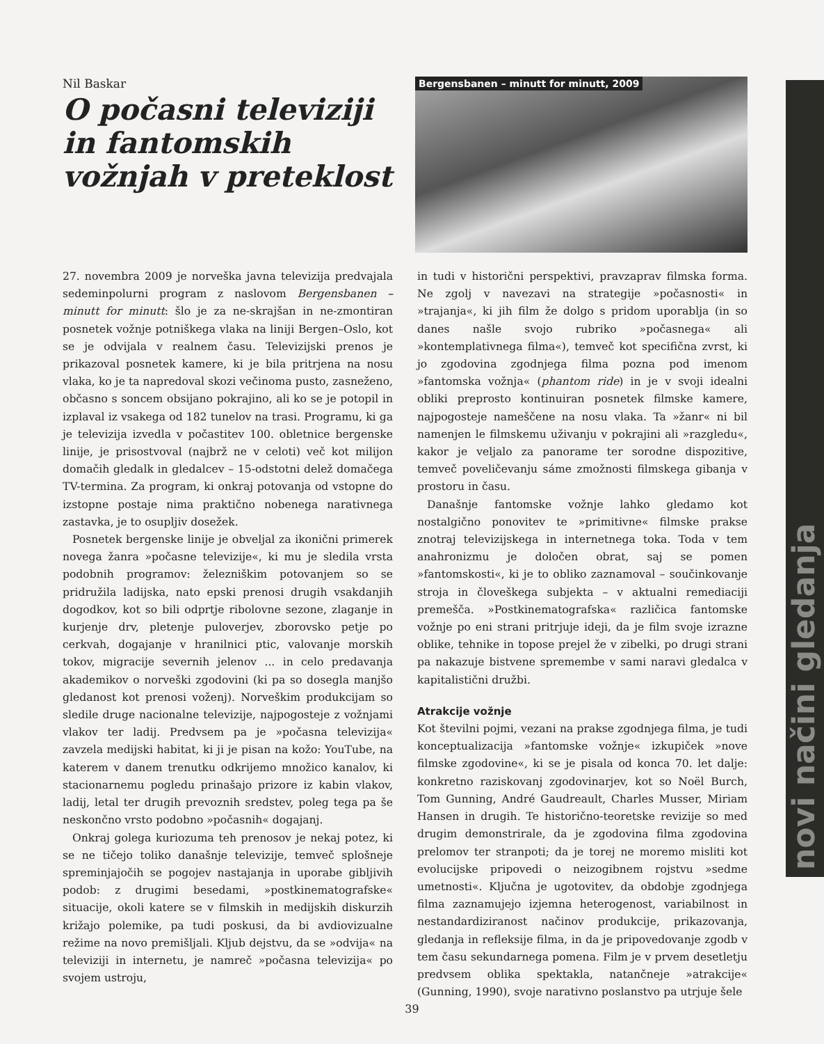Nil Baskar
O počasni televiziji in fantomskih vožnjah v preteklost
Bergensbanen – minutt for minutt, 2009
27. novembra 2009 je norveška javna televizija predvajala sedeminpolurni program z naslovom Bergensbanen – minutt for minutt: šlo je za ne-skrajšan in ne-zmontiran posnetek vožnje potniškega vlaka na liniji Bergen–Oslo, kot se je odvijala v realnem času. Televizijski prenos je prikazoval posnetek kamere, ki je bila pritrjena na nosu vlaka, ko je ta napredoval skozi večinoma pusto, zasneženo, občasno s soncem obsijano pokrajino, ali ko se je potopil in izplaval iz vsakega od 182 tunelov na trasi. Programu, ki ga je televizija izvedla v počastitev 100. obletnice bergenske linije, je prisostvoval (najbrž ne v celoti) več kot milijon domačih gledalk in gledalcev – 15-odstotni delež domačega TV-termina. Za program, ki onkraj potovanja od vstopne do izstopne postaje nima praktično nobenega narativnega zastavka, je to osupljiv dosežek.
Posnetek bergenske linije je obveljal za ikonični primerek novega žanra »počasne televizije«, ki mu je sledila vrsta podobnih programov: železniškim potovanjem so se pridružila ladijska, nato epski prenosi drugih vsakdanjih dogodkov, kot so bili odprtje ribolovne sezone, zlaganje in kurjenje drv, pletenje puloverjev, zborovsko petje po cerkvah, dogajanje v hranilnici ptic, valovanje morskih tokov, migracije severnih jelenov ... in celo predavanja akademikov o norveški zgodovini (ki pa so dosegla manjšo gledanost kot prenosi voženj). Norveškim produkcijam so sledile druge nacionalne televizije, najpogosteje z vožnjami vlakov ter ladij. Predvsem pa je »počasna televizija« zavzela medijski habitat, ki ji je pisan na kožo: YouTube, na katerem v danem trenutku odkrijemo množico kanalov, ki stacionarnemu pogledu prinašajo prizore iz kabin vlakov, ladij, letal ter drugih prevoznih sredstev, poleg tega pa še neskončno vrsto podobno »počasnih« dogajanj.
Onkraj golega kuriozuma teh prenosov je nekaj potez, ki se ne tičejo toliko današnje televizije, temveč splošneje spreminjajočih se pogojev nastajanja in uporabe gibljivih podob: z drugimi besedami, »postkinematografske« situacije, okoli katere se v filmskih in medijskih diskurzih križajo polemike, pa tudi poskusi, da bi avdiovizualne režime na novo premišljali. Kljub dejstvu, da se »odvija« na televiziji in internetu, je namreč »počasna televizija« po svojem ustroju,
in tudi v historični perspektivi, pravzaprav filmska forma. Ne zgolj v navezavi na strategije »počasnosti« in »trajanja«, ki jih film že dolgo s pridom uporablja (in so danes našle svojo rubriko »počasnega« ali »kontemplativnega filma«), temveč kot specifična zvrst, ki jo zgodovina zgodnjega filma pozna pod imenom »fantomska vožnja« (phantom ride) in je v svoji idealni obliki preprosto kontinuiran posnetek filmske kamere, najpogosteje nameščene na nosu vlaka. Ta »žanr« ni bil namenjen le filmskemu uživanju v pokrajini ali »razgledu«, kakor je veljalo za panorame ter sorodne dispozitive, temveč poveličevanju sáme zmožnosti filmskega gibanja v prostoru in času.
Današnje fantomske vožnje lahko gledamo kot nostalgično ponovitev te »primitivne« filmske prakse znotraj televizijskega in internetnega toka. Toda v tem anahronizmu je določen obrat, saj se pomen »fantomskosti«, ki je to obliko zaznamoval – součinkovanje stroja in človeškega subjekta – v aktualni remediaciji premešča. »Postkinematografska« različica fantomske vožnje po eni strani pritrjuje ideji, da je film svoje izrazne oblike, tehnike in topose prejel že v zibelki, po drugi strani pa nakazuje bistvene spremembe v sami naravi gledalca v kapitalistični družbi.
Atrakcije vožnje
Kot številni pojmi, vezani na prakse zgodnjega filma, je tudi konceptualizacija »fantomske vožnje« izkupiček »nove filmske zgodovine«, ki se je pisala od konca 70. let dalje: konkretno raziskovanj zgodovinarjev, kot so Noël Burch, Tom Gunning, André Gaudreault, Charles Musser, Miriam Hansen in drugih. Te historično-teoretske revizije so med drugim demonstrirale, da je zgodovina filma zgodovina prelomov ter stranpoti; da je torej ne moremo misliti kot evolucijske pripovedi o neizogibnem rojstvu »sedme umetnosti«. Ključna je ugotovitev, da obdobje zgodnjega filma zaznamujejo izjemna heterogenost, variabilnost in nestandardiziranost načinov produkcije, prikazovanja, gledanja in refleksije filma, in da je pripovedovanje zgodb v tem času sekundarnega pomena. Film je v prvem desetletju predvsem oblika spektakla, natančneje »atrakcije« (Gunning, 1990), svoje narativno poslanstvo pa utrjuje šele
novi načini gledanja
39